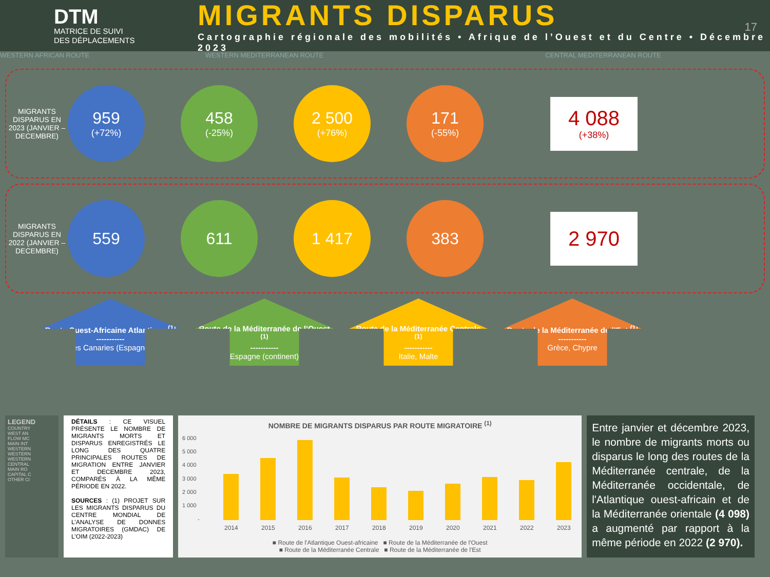DTM
MATRICE DE SUIVI
DES DÉPLACEMENTS
MIGRANTS DISPARUS
Cartographie régionale des mobilités • Afrique de l’Ouest et du Centre • Décembre 2023
17
WESTERN AFRICAN ROUTE WESTERN MEDITERRANEAN ROUTE CENTRAL MEDITERRANEAN ROUTE
MIGRANTS DISPARUS EN 2023 (JANVIER –DECEMBRE)
959
(+72%)
458
(-25%)
2 500
(+76%)
171
(-55%)
4 088
(+38%)
MIGRANTS DISPARUS EN 2022 (JANVIER – DECEMBRE)
559 611 1 417 383
2 970
Route Ouest-Africaine Atlantique <sup>(1)</sup>
-----------
Îles Canaries (Espagne)
Route de la Méditerranée de l’Ouest <sup>(1)</sup>
-----------
Espagne (continent)
Route de la Méditerranée Centrale <sup>(1)</sup>
-----------
Italie, Malte
Route de la Méditerranée de l’Est <sup>(1)</sup>
-----------
Grèce, Chypre
LEGEND
COUNTRY
WEST AN
FLOW MC
MAIN INT
WESTERN
WESTERN
WESTERN
CENTRAL
MAIN RO
CAPITAL C
OTHER CI
DÉTAILS : CE VISUEL PRÉSENTE LE NOMBRE DE MIGRANTS MORTS ET DISPARUS ENREGISTRÉS LE LONG DES QUATRE PRINCIPALES ROUTES DE MIGRATION ENTRE JANVIER ET DECEMBRE 2023, COMPARÉS À LA MÊME PÉRIODE EN 2022.
SOURCES : (1) PROJET SUR LES MIGRANTS DISPARUS DU CENTRE MONDIAL DE L’ANALYSE DE DONNES MIGRATOIRES (GMDAC) DE L’OIM (2022-2023)
NOMBRE DE MIGRANTS DISPARUS PAR ROUTE MIGRATOIRE <sup>(1)</sup>
6 000
5 000
4 000
3 000
2 000
1 000
-
2014
2015
2016
2017
2018
2019
2020
2021
2022
2023
■ Route de l'Atlantique Ouest-africaine ■ Route de la Méditerranée de l'Ouest
■ Route de la Méditerranée Centrale ■ Route de la Méditerranée de l'Est
Entre janvier et décembre 2023, le nombre de migrants morts ou disparus le long des routes de la Méditerranée centrale, de la Méditerranée occidentale, de l'Atlantique ouest-africain et de la Méditerranée orientale (4 098) a augmenté par rapport à la même période en 2022 (2 970).